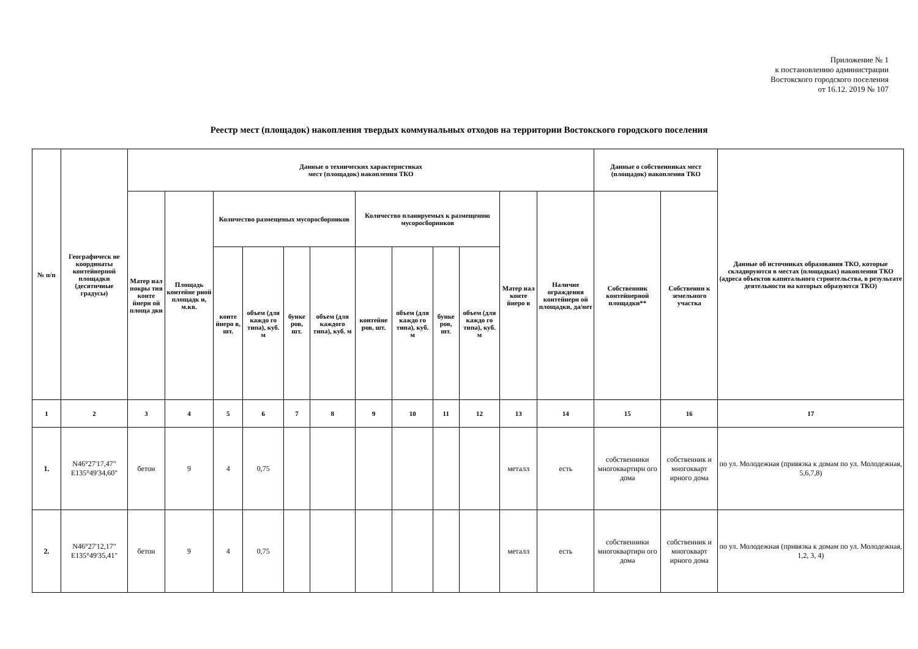Приложение № 1
к постановлению администрации
Востокского городского поселения
от 16.12. 2019 № 107
Реестр мест (площадок) накопления твердых коммунальных отходов на территории Востокского городского поселения
| № п/п | Географическ ие координаты контейнерной площадки (десятичные градусы) | Данные о технических характеристиках мест (площадок) накопления ТКО | | | | | | | | | | | | Данные о собственниках мест (площадок) накопления ТКО | | Данные об источниках образования ТКО, которые складируются в местах (площадках) накопления ТКО (адреса объектов капитального строительства, в результате деятельности на которых образуются ТКО) |
| --- | --- | --- | --- | --- | --- | --- | --- | --- | --- | --- | --- | --- | --- | --- | --- | --- |
| | | Матер иал покры тия конте йнерн ой площа дки | Площадь контейне рной площадк и, м.кв. | Количество размещеных мусоросборников | | | | Количество планируемых к размещению мусоросборников | | | | Матер иал конте йнеро в | Наличие ограждения контейнерн ой площадки, да/нет | Собственник контейнерной площадки** | Собственни к земельного участка | |
| | | | | конте йнеро в, шт. | объем (для каждо го типа), куб. м | бунке ров, шт. | объем (для каждого типа), куб. м | контейне ров, шт. | объем (для каждо го типа), куб. м | бунке ров, шт. | объем (для каждо го типа), куб. м | | | | | |
| 1 | 2 | 3 | 4 | 5 | 6 | 7 | 8 | 9 | 10 | 11 | 12 | 13 | 14 | 15 | 16 | 17 |
| 1. | N46°27'17,47" E135°49'34,60" | бетон | 9 | 4 | 0,75 | | | | | | | металл | есть | собственники многоквартирн ого дома | собственник и многокварт ирного дома | по ул. Молодежная (привязка к домам по ул. Молодежная, 5,6,7,8) |
| 2. | N46°27'12,17" E135°49'35,41" | бетон | 9 | 4 | 0,75 | | | | | | | металл | есть | собственники многоквартирн ого дома | собственник и многокварт ирного дома | по ул. Молодежная (привязка к домам по ул. Молодежная, 1,2, 3, 4) |